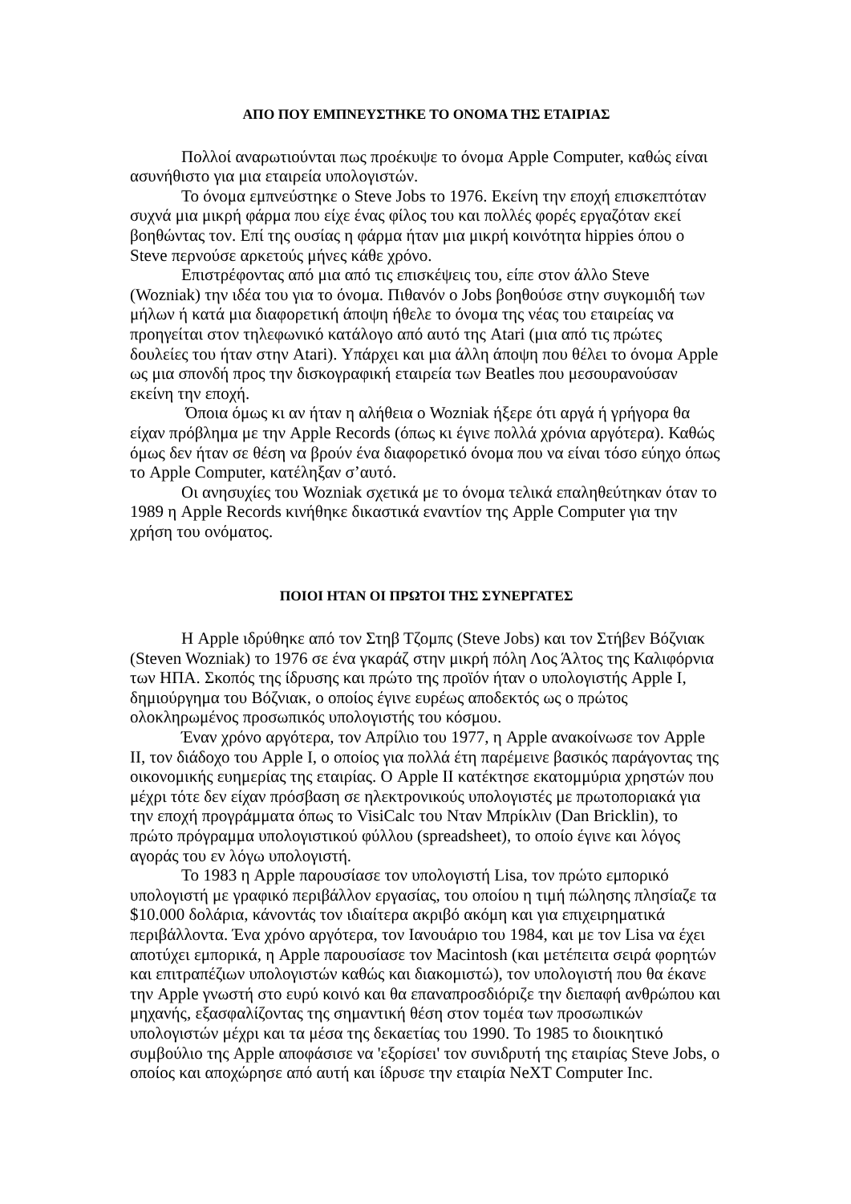ΑΠΟ ΠΟΥ ΕΜΠΝΕΥΣΤΗΚΕ ΤΟ ΟΝΟΜΑ ΤΗΣ ΕΤΑΙΡΙΑΣ
Πολλοί αναρωτιούνται πως προέκυψε το όνομα Apple Computer, καθώς είναι ασυνήθιστο για μια εταιρεία υπολογιστών.
Το όνομα εμπνεύστηκε ο Steve Jobs το 1976. Εκείνη την εποχή επισκεπτόταν συχνά μια μικρή φάρμα που είχε ένας φίλος του και πολλές φορές εργαζόταν εκεί βοηθώντας τον. Επί της ουσίας η φάρμα ήταν μια μικρή κοινότητα hippies όπου ο Steve περνούσε αρκετούς μήνες κάθε χρόνο.
Επιστρέφοντας από μια από τις επισκέψεις του, είπε στον άλλο Steve (Wozniak) την ιδέα του για το όνομα. Πιθανόν ο Jobs βοηθούσε στην συγκομιδή των μήλων ή κατά μια διαφορετική άποψη ήθελε το όνομα της νέας του εταιρείας να προηγείται στον τηλεφωνικό κατάλογο από αυτό της Atari (μια από τις πρώτες δουλείες του ήταν στην Atari). Υπάρχει και μια άλλη άποψη που θέλει το όνομα Apple ως μια σπονδή προς την δισκογραφική εταιρεία των Beatles που μεσουρανούσαν εκείνη την εποχή.
Όποια όμως κι αν ήταν η αλήθεια ο Wozniak ήξερε ότι αργά ή γρήγορα θα είχαν πρόβλημα με την Apple Records (όπως κι έγινε πολλά χρόνια αργότερα). Καθώς όμως δεν ήταν σε θέση να βρούν ένα διαφορετικό όνομα που να είναι τόσο εύηχο όπως το Apple Computer, κατέληξαν σ’αυτό.
Οι ανησυχίες του Wozniak σχετικά με το όνομα τελικά επαληθεύτηκαν όταν το 1989 η Apple Records κινήθηκε δικαστικά εναντίον της Apple Computer για την χρήση του ονόματος.
ΠΟΙΟΙ ΗΤΑΝ ΟΙ ΠΡΩΤΟΙ ΤΗΣ ΣΥΝΕΡΓΑΤΕΣ
Η Apple ιδρύθηκε από τον Στηβ Τζομπς (Steve Jobs) και τον Στήβεν Βόζνιακ (Steven Wozniak) το 1976 σε ένα γκαράζ στην μικρή πόλη Λος Άλτος της Καλιφόρνια των ΗΠΑ. Σκοπός της ίδρυσης και πρώτο της προϊόν ήταν ο υπολογιστής Apple I, δημιούργημα του Βόζνιακ, ο οποίος έγινε ευρέως αποδεκτός ως ο πρώτος ολοκληρωμένος προσωπικός υπολογιστής του κόσμου.
Έναν χρόνο αργότερα, τον Απρίλιο του 1977, η Apple ανακοίνωσε τον Apple II, τον διάδοχο του Apple I, ο οποίος για πολλά έτη παρέμεινε βασικός παράγοντας της οικονομικής ευημερίας της εταιρίας. Ο Apple II κατέκτησε εκατομμύρια χρηστών που μέχρι τότε δεν είχαν πρόσβαση σε ηλεκτρονικούς υπολογιστές με πρωτοποριακά για την εποχή προγράμματα όπως το VisiCalc του Νταν Μπρίκλιν (Dan Bricklin), το πρώτο πρόγραμμα υπολογιστικού φύλλου (spreadsheet), το οποίο έγινε και λόγος αγοράς του εν λόγω υπολογιστή.
Το 1983 η Apple παρουσίασε τον υπολογιστή Lisa, τον πρώτο εμπορικό υπολογιστή με γραφικό περιβάλλον εργασίας, του οποίου η τιμή πώλησης πλησίαζε τα $10.000 δολάρια, κάνοντάς τον ιδιαίτερα ακριβό ακόμη και για επιχειρηματικά περιβάλλοντα. Ένα χρόνο αργότερα, τον Ιανουάριο του 1984, και με τον Lisa να έχει αποτύχει εμπορικά, η Apple παρουσίασε τον Macintosh (και μετέπειτα σειρά φορητών και επιτραπέζιων υπολογιστών καθώς και διακομιστώ), τον υπολογιστή που θα έκανε την Apple γνωστή στο ευρύ κοινό και θα επαναπροσδιόριζε την διεπαφή ανθρώπου και μηχανής, εξασφαλίζοντας της σημαντική θέση στον τομέα των προσωπικών υπολογιστών μέχρι και τα μέσα της δεκαετίας του 1990. Το 1985 το διοικητικό συμβούλιο της Apple αποφάσισε να 'εξορίσει' τον συνιδρυτή της εταιρίας Steve Jobs, ο οποίος και αποχώρησε από αυτή και ίδρυσε την εταιρία NeXT Computer Inc.